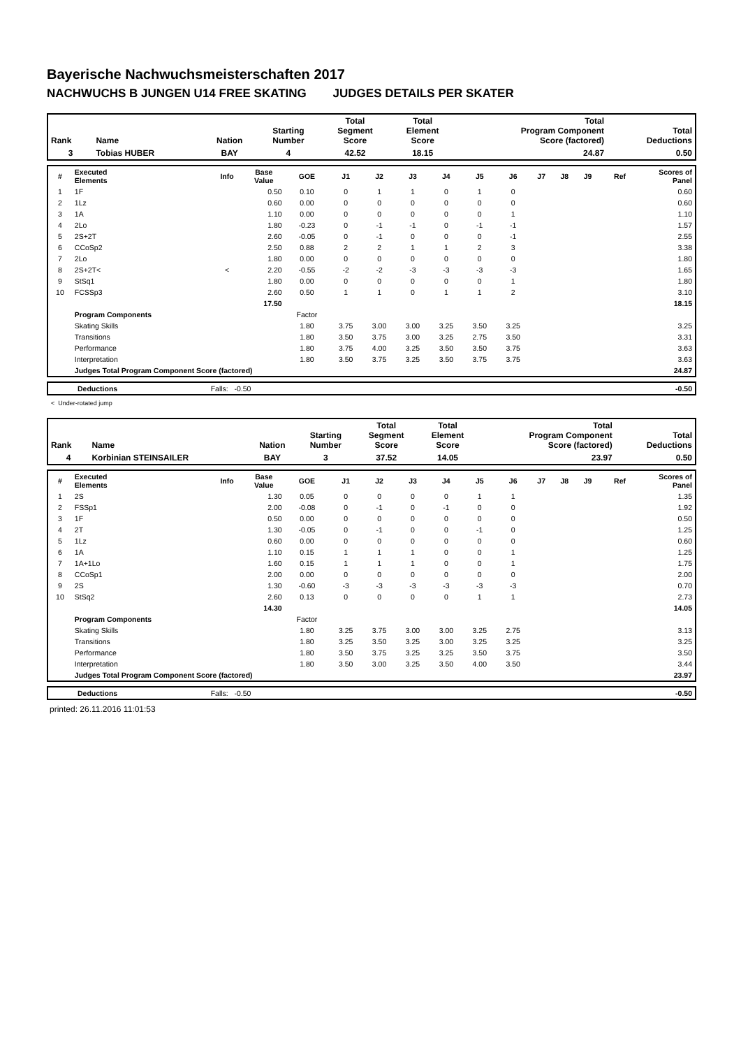Bayerische Nachwuchsmeisterschaften 2017
NACHWUCHS B JUNGEN U14 FREE SKATING JUDGES DETAILS PER SKATER
| Rank | Name | Nation | Starting Number | Total Segment Score | Total Element Score | Total Program Component Score (factored) | Total Deductions |
| --- | --- | --- | --- | --- | --- | --- | --- |
| 3 | Tobias HUBER | BAY | 4 | 42.52 | 18.15 | 24.87 | 0.50 |
| # | Executed Elements | Info | Base Value | GOE | J1 | J2 | J3 | J4 | J5 | J6 | J7 | J8 | J9 | Ref | Scores of Panel |
| --- | --- | --- | --- | --- | --- | --- | --- | --- | --- | --- | --- | --- | --- | --- | --- |
| 1 | 1F | | 0.50 | 0.10 | 0 | 1 | 1 | 0 | 1 | 0 | | | | | 0.60 |
| 2 | 1Lz | | 0.60 | 0.00 | 0 | 0 | 0 | 0 | 0 | 0 | | | | | 0.60 |
| 3 | 1A | | 1.10 | 0.00 | 0 | 0 | 0 | 0 | 0 | 1 | | | | | 1.10 |
| 4 | 2Lo | | 1.80 | -0.23 | 0 | -1 | -1 | 0 | -1 | -1 | | | | | 1.57 |
| 5 | 2S+2T | | 2.60 | -0.05 | 0 | -1 | 0 | 0 | 0 | -1 | | | | | 2.55 |
| 6 | CCoSp2 | | 2.50 | 0.88 | 2 | 2 | 1 | 1 | 2 | 3 | | | | | 3.38 |
| 7 | 2Lo | | 1.80 | 0.00 | 0 | 0 | 0 | 0 | 0 | 0 | | | | | 1.80 |
| 8 | 2S+2T< | < | 2.20 | -0.55 | -2 | -2 | -3 | -3 | -3 | -3 | | | | | 1.65 |
| 9 | StSq1 | | 1.80 | 0.00 | 0 | 0 | 0 | 0 | 0 | 1 | | | | | 1.80 |
| 10 | FCSSp3 | | 2.60 | 0.50 | 1 | 1 | 0 | 1 | 1 | 2 | | | | | 3.10 |
| | | | 17.50 | | | | | | | | | | | | 18.15 |
| | Program Components | | | Factor | | | | | | | | | | | |
| | Skating Skills | | | 1.80 | 3.75 | 3.00 | 3.00 | 3.25 | 3.50 | 3.25 | | | | | 3.25 |
| | Transitions | | | 1.80 | 3.50 | 3.75 | 3.00 | 3.25 | 2.75 | 3.50 | | | | | 3.31 |
| | Performance | | | 1.80 | 3.75 | 4.00 | 3.25 | 3.50 | 3.50 | 3.75 | | | | | 3.63 |
| | Interpretation | | | 1.80 | 3.50 | 3.75 | 3.25 | 3.50 | 3.75 | 3.75 | | | | | 3.63 |
| | Judges Total Program Component Score (factored) | | | | | | | | | | | | | | 24.87 |
| | Deductions | Falls: -0.50 | | -0.50 |
< Under-rotated jump
| Rank | Name | Nation | Starting Number | Total Segment Score | Total Element Score | Total Program Component Score (factored) | Total Deductions |
| --- | --- | --- | --- | --- | --- | --- | --- |
| 4 | Korbinian STEINSAILER | BAY | 3 | 37.52 | 14.05 | 23.97 | 0.50 |
| # | Executed Elements | Info | Base Value | GOE | J1 | J2 | J3 | J4 | J5 | J6 | J7 | J8 | J9 | Ref | Scores of Panel |
| --- | --- | --- | --- | --- | --- | --- | --- | --- | --- | --- | --- | --- | --- | --- | --- |
| 1 | 2S | | 1.30 | 0.05 | 0 | 0 | 0 | 0 | 1 | 1 | | | | | 1.35 |
| 2 | FSSp1 | | 2.00 | -0.08 | 0 | -1 | 0 | -1 | 0 | 0 | | | | | 1.92 |
| 3 | 1F | | 0.50 | 0.00 | 0 | 0 | 0 | 0 | 0 | 0 | | | | | 0.50 |
| 4 | 2T | | 1.30 | -0.05 | 0 | -1 | 0 | 0 | -1 | 0 | | | | | 1.25 |
| 5 | 1Lz | | 0.60 | 0.00 | 0 | 0 | 0 | 0 | 0 | 0 | | | | | 0.60 |
| 6 | 1A | | 1.10 | 0.15 | 1 | 1 | 1 | 0 | 0 | 1 | | | | | 1.25 |
| 7 | 1A+1Lo | | 1.60 | 0.15 | 1 | 1 | 1 | 0 | 0 | 1 | | | | | 1.75 |
| 8 | CCoSp1 | | 2.00 | 0.00 | 0 | 0 | 0 | 0 | 0 | 0 | | | | | 2.00 |
| 9 | 2S | | 1.30 | -0.60 | -3 | -3 | -3 | -3 | -3 | -3 | | | | | 0.70 |
| 10 | StSq2 | | 2.60 | 0.13 | 0 | 0 | 0 | 0 | 1 | 1 | | | | | 2.73 |
| | | | 14.30 | | | | | | | | | | | | 14.05 |
| | Program Components | | | Factor | | | | | | | | | | | |
| | Skating Skills | | | 1.80 | 3.25 | 3.75 | 3.00 | 3.00 | 3.25 | 2.75 | | | | | 3.13 |
| | Transitions | | | 1.80 | 3.25 | 3.50 | 3.25 | 3.00 | 3.25 | 3.25 | | | | | 3.25 |
| | Performance | | | 1.80 | 3.50 | 3.75 | 3.25 | 3.25 | 3.50 | 3.75 | | | | | 3.50 |
| | Interpretation | | | 1.80 | 3.50 | 3.00 | 3.25 | 3.50 | 4.00 | 3.50 | | | | | 3.44 |
| | Judges Total Program Component Score (factored) | | | | | | | | | | | | | | 23.97 |
| | Deductions | Falls: -0.50 | | -0.50 |
printed: 26.11.2016 11:01:53